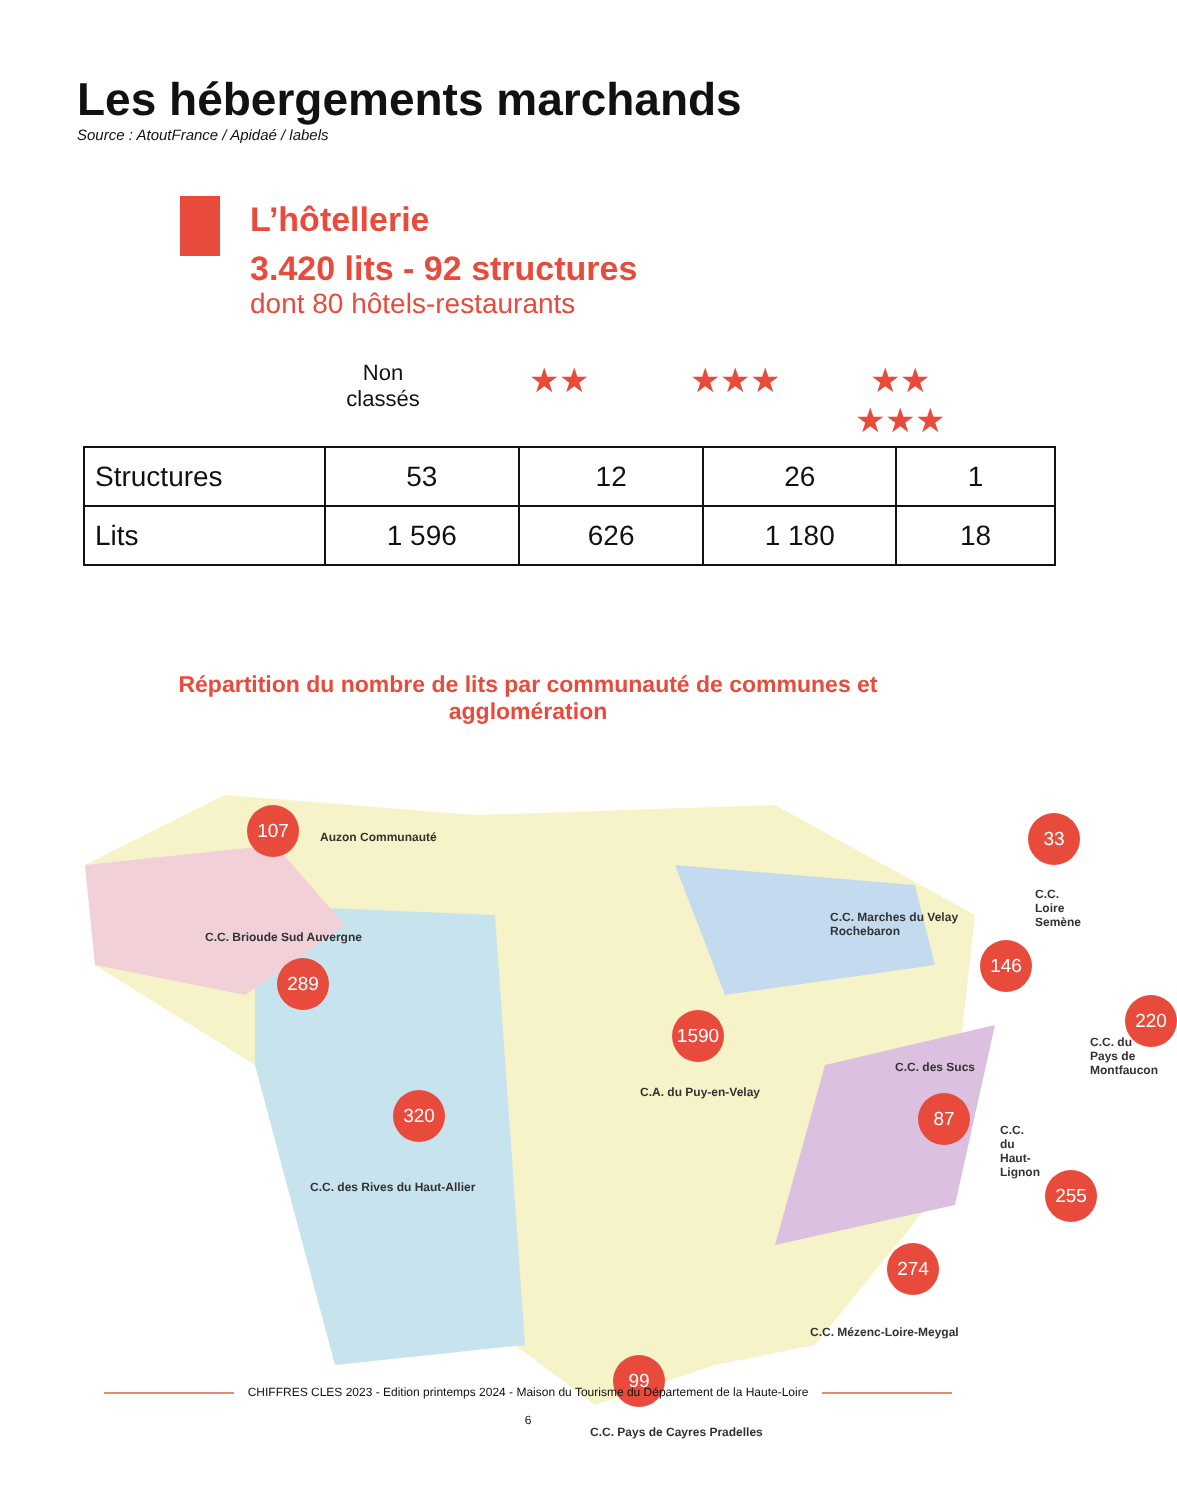Les hébergements marchands
Source : AtoutFrance / Apidaé / labels
L’hôtellerie
3.420 lits - 92 structures
dont 80 hôtels-restaurants
Non
classés
★★ ★★★ ★★
★★★
| Structures | 53 | 12 | 26 | 1 |
| Lits | 1 596 | 626 | 1 180 | 18 |
Répartition du nombre de lits par communauté de communes et agglomération
107
Auzon Communauté
C.C. Brioude Sud Auvergne
289
320
C.C. des Rives du Haut-Allier
1590
C.A. du Puy-en-Velay
C.C. Marches du Velay Rochebaron
146
33
C.C. Loire Semène
220
C.C. du Pays de Montfaucon
C.C. des Sucs
87
C.C. du Haut-Lignon
255
274
C.C. Mézenc-Loire-Meygal
99
C.C. Pays de Cayres Pradelles
CHIFFRES CLES 2023 - Edition printemps 2024 - Maison du Tourisme du Département de la Haute-Loire
6